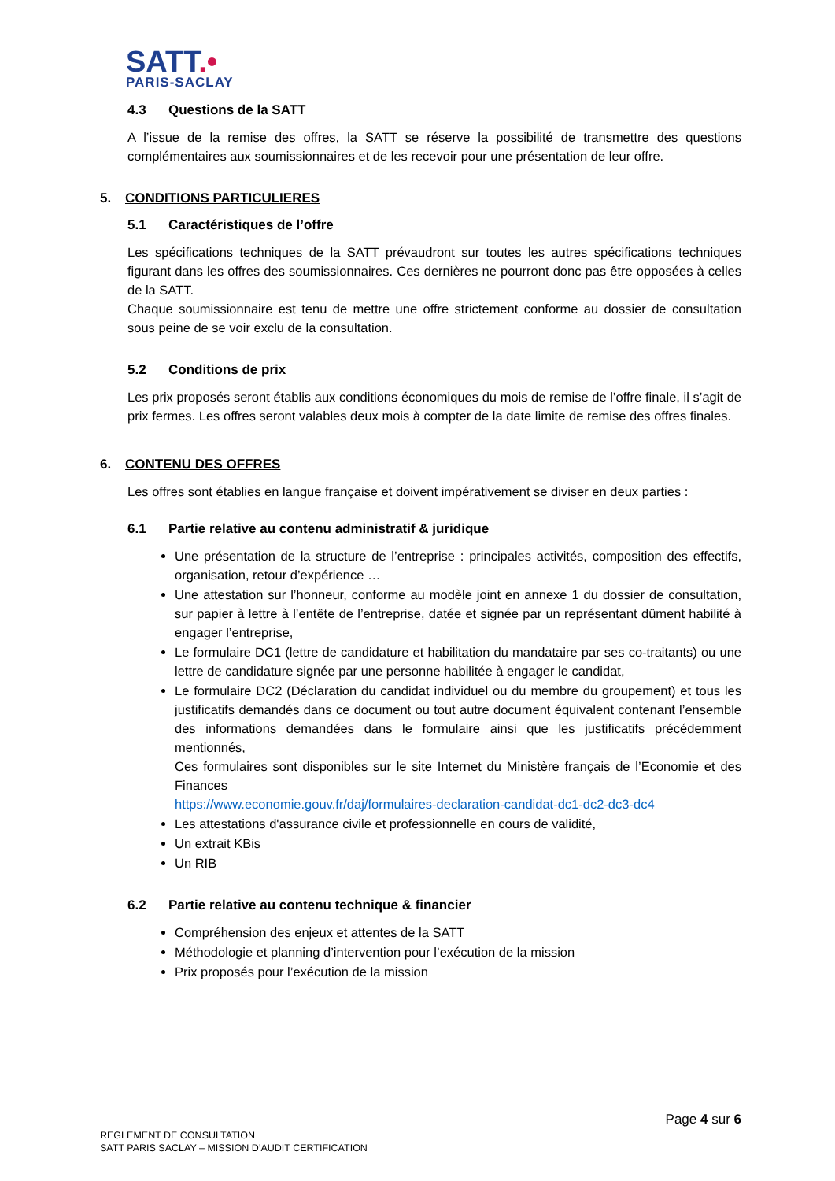SATT.•
PARIS-SACLAY
4.3 Questions de la SATT
A l’issue de la remise des offres, la SATT se réserve la possibilité de transmettre des questions complémentaires aux soumissionnaires et de les recevoir pour une présentation de leur offre.
5. CONDITIONS PARTICULIERES
5.1 Caractéristiques de l’offre
Les spécifications techniques de la SATT prévaudront sur toutes les autres spécifications techniques figurant dans les offres des soumissionnaires. Ces dernières ne pourront donc pas être opposées à celles de la SATT.
Chaque soumissionnaire est tenu de mettre une offre strictement conforme au dossier de consultation sous peine de se voir exclu de la consultation.
5.2 Conditions de prix
Les prix proposés seront établis aux conditions économiques du mois de remise de l’offre finale, il s’agit de prix fermes. Les offres seront valables deux mois à compter de la date limite de remise des offres finales.
6. CONTENU DES OFFRES
Les offres sont établies en langue française et doivent impérativement se diviser en deux parties :
6.1 Partie relative au contenu administratif & juridique
Une présentation de la structure de l’entreprise : principales activités, composition des effectifs, organisation, retour d’expérience …
Une attestation sur l’honneur, conforme au modèle joint en annexe 1 du dossier de consultation, sur papier à lettre à l’entête de l’entreprise, datée et signée par un représentant dûment habilité à engager l’entreprise,
Le formulaire DC1 (lettre de candidature et habilitation du mandataire par ses co-traitants) ou une lettre de candidature signée par une personne habilitée à engager le candidat,
Le formulaire DC2 (Déclaration du candidat individuel ou du membre du groupement) et tous les justificatifs demandés dans ce document ou tout autre document équivalent contenant l’ensemble des informations demandées dans le formulaire ainsi que les justificatifs précédemment mentionnés,
Ces formulaires sont disponibles sur le site Internet du Ministère français de l’Economie et des Finances
https://www.economie.gouv.fr/daj/formulaires-declaration-candidat-dc1-dc2-dc3-dc4
Les attestations d'assurance civile et professionnelle en cours de validité,
Un extrait KBis
Un RIB
6.2 Partie relative au contenu technique & financier
Compréhension des enjeux et attentes de la SATT
Méthodologie et planning d’intervention pour l’exécution de la mission
Prix proposés pour l’exécution de la mission
Page 4 sur 6
REGLEMENT DE CONSULTATION
SATT PARIS SACLAY – MISSION D’AUDIT CERTIFICATION